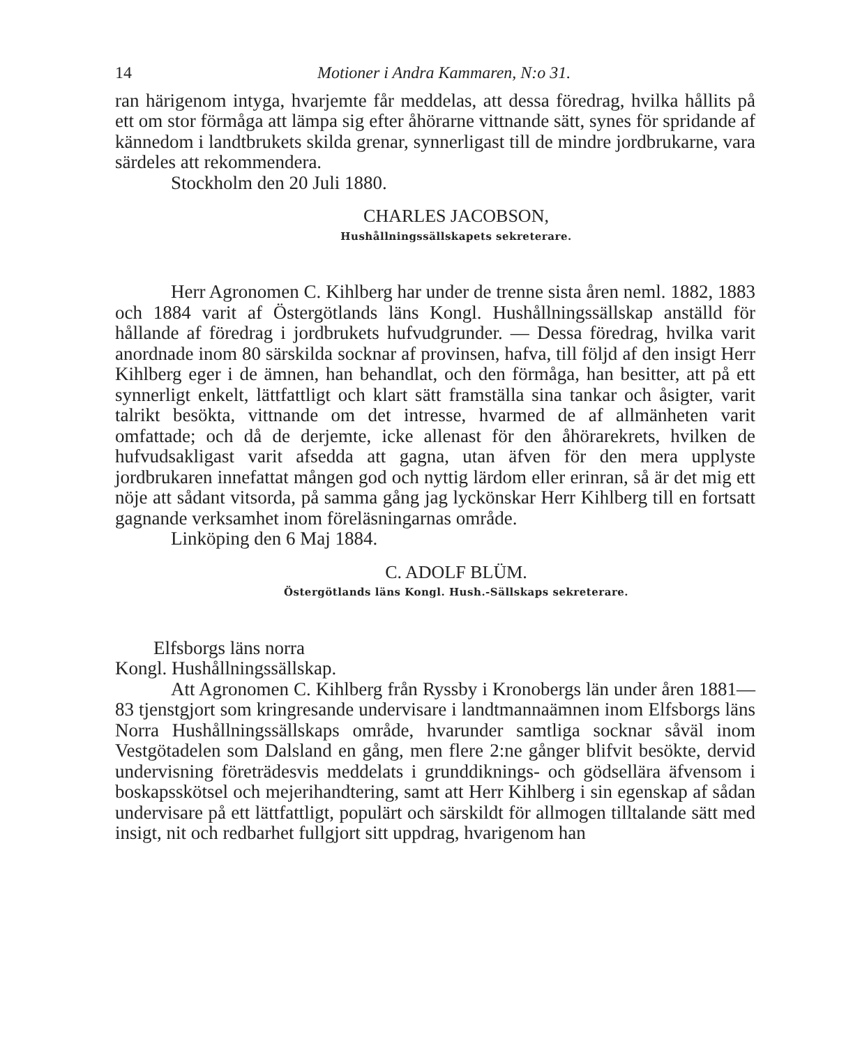14 Motioner i Andra Kammaren, N:o 31.
ran härigenom intyga, hvarjemte får meddelas, att dessa föredrag, hvilka hållits på ett om stor förmåga att lämpa sig efter åhörarne vittnande sätt, synes för spridande af kännedom i landtbrukets skilda grenar, synnerligast till de mindre jordbrukarne, vara särdeles att rekommendera.
Stockholm den 20 Juli 1880.
CHARLES JACOBSON,
Hushållningssällskapets sekreterare.
Herr Agronomen C. Kihlberg har under de trenne sista åren neml. 1882, 1883 och 1884 varit af Östergötlands läns Kongl. Hushållningssällskap anställd för hållande af föredrag i jordbrukets hufvudgrunder. — Dessa föredrag, hvilka varit anordnade inom 80 särskilda socknar af provinsen, hafva, till följd af den insigt Herr Kihlberg eger i de ämnen, han behandlat, och den förmåga, han besitter, att på ett synnerligt enkelt, lättfattligt och klart sätt framställa sina tankar och åsigter, varit talrikt besökta, vittnande om det intresse, hvarmed de af allmänheten varit omfattade; och då de derjemte, icke allenast för den åhörarekrets, hvilken de hufvudsakligast varit afsedda att gagna, utan äfven för den mera upplyste jordbrukaren innefattat mången god och nyttig lärdom eller erinran, så är det mig ett nöje att sådant vitsorda, på samma gång jag lyckönskar Herr Kihlberg till en fortsatt gagnande verksamhet inom föreläsningarnas område.
Linköping den 6 Maj 1884.
C. ADOLF BLÜM.
Östergötlands läns Kongl. Hush.-Sällskaps sekreterare.
Elfsborgs läns norra
Kongl. Hushållningssällskap.
Att Agronomen C. Kihlberg från Ryssby i Kronobergs län under åren 1881—83 tjenstgjort som kringresande undervisare i landtmannaämnen inom Elfsborgs läns Norra Hushållningssällskaps område, hvarunder samtliga socknar såväl inom Vestgötadelen som Dalsland en gång, men flere 2:ne gånger blifvit besökte, dervid undervisning företrädesvis meddelats i grunddiknings- och gödsellära äfvensom i boskapsskötsel och mejerihandtering, samt att Herr Kihlberg i sin egenskap af sådan undervisare på ett lättfattligt, populärt och särskildt för allmogen tilltalande sätt med insigt, nit och redbarhet fullgjort sitt uppdrag, hvarigenom han